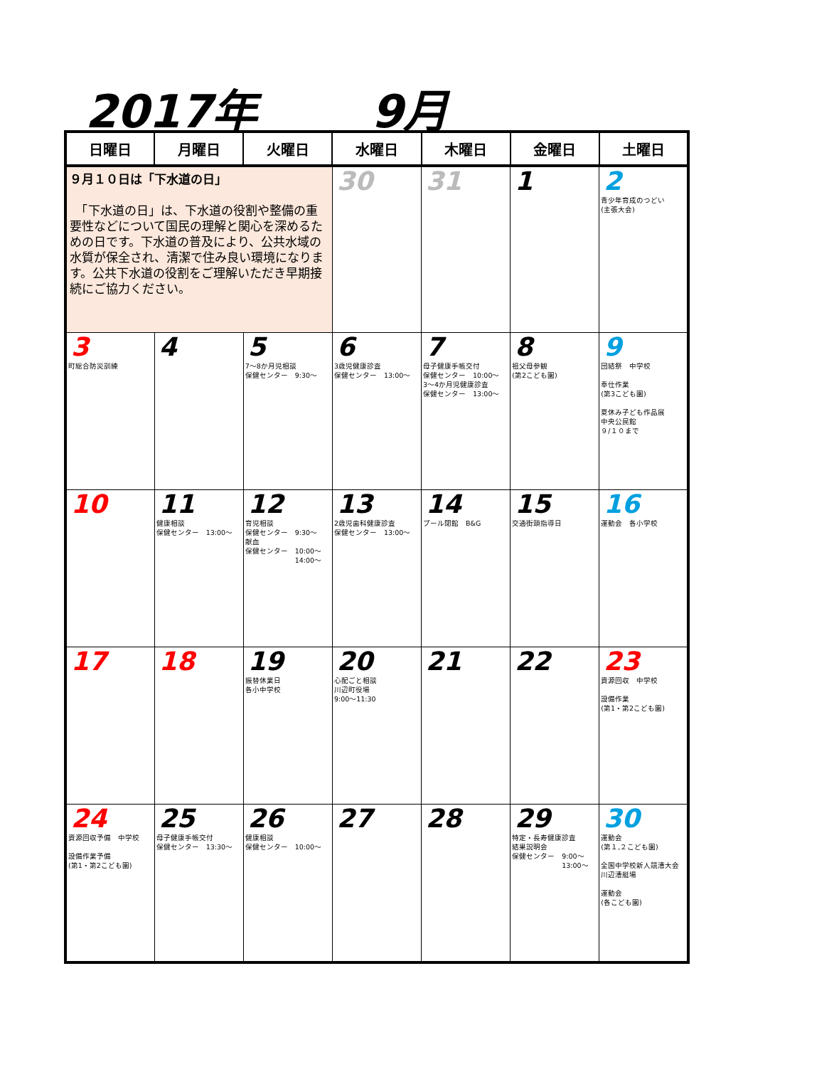2017年 9月
| 日曜日 | 月曜日 | 火曜日 | 水曜日 | 木曜日 | 金曜日 | 土曜日 |
| --- | --- | --- | --- | --- | --- | --- |
| ９月１０日は「下水道の日」 「下水道の日」は、下水道の役割や整備の重要性などについて国民の理解と関心を深めるための日です。下水道の普及により、公共水域の水質が保全され、清潔で住み良い環境になります。公共下水道の役割をご理解いただき早期接続にご協力ください。 | | | 30 | 31 | 1 | 2 青少年育成のつどい (主張大会) |
| 3 町総合防災訓練 | 4 | 5 7～8か月児相談 保健センター 9:30～ | 6 3歳児健康診査 保健センター 13:00～ | 7 母子健康手帳交付 保健センター 10:00～ 3～4か月児健康診査 保健センター 13:00～ | 8 祖父母参観 (第2こども園) | 9 団結祭 中学校 奉仕作業 (第3こども園) 夏休み子ども作品展 中央公民館 ９/１０まで |
| 10 | 11 健康相談 保健センター 13:00～ | 12 育児相談 保健センター 9:30～ 献血 保健センター 10:00～ 14:00～ | 13 2歳児歯科健康診査 保健センター 13:00～ | 14 プール閉館 B&G | 15 交通街頭指導日 | 16 運動会 各小学校 |
| 17 | 18 | 19 振替休業日 各小中学校 | 20 心配ごと相談 川辺町役場 9:00～11:30 | 21 | 22 | 23 資源回収 中学校 設備作業 (第1・第2こども園) |
| 24 資源回収予備 中学校 設備作業予備 (第1・第2こども園) | 25 母子健康手帳交付 保健センター 13:30～ | 26 健康相談 保健センター 10:00～ | 27 | 28 | 29 特定・長寿健康診査 結果説明会 保健センター 9:00～ 13:00～ | 30 運動会 (第１,２こども園) 全国中学校新人競漕大会 川辺漕艇場 運動会 (各こども園) |